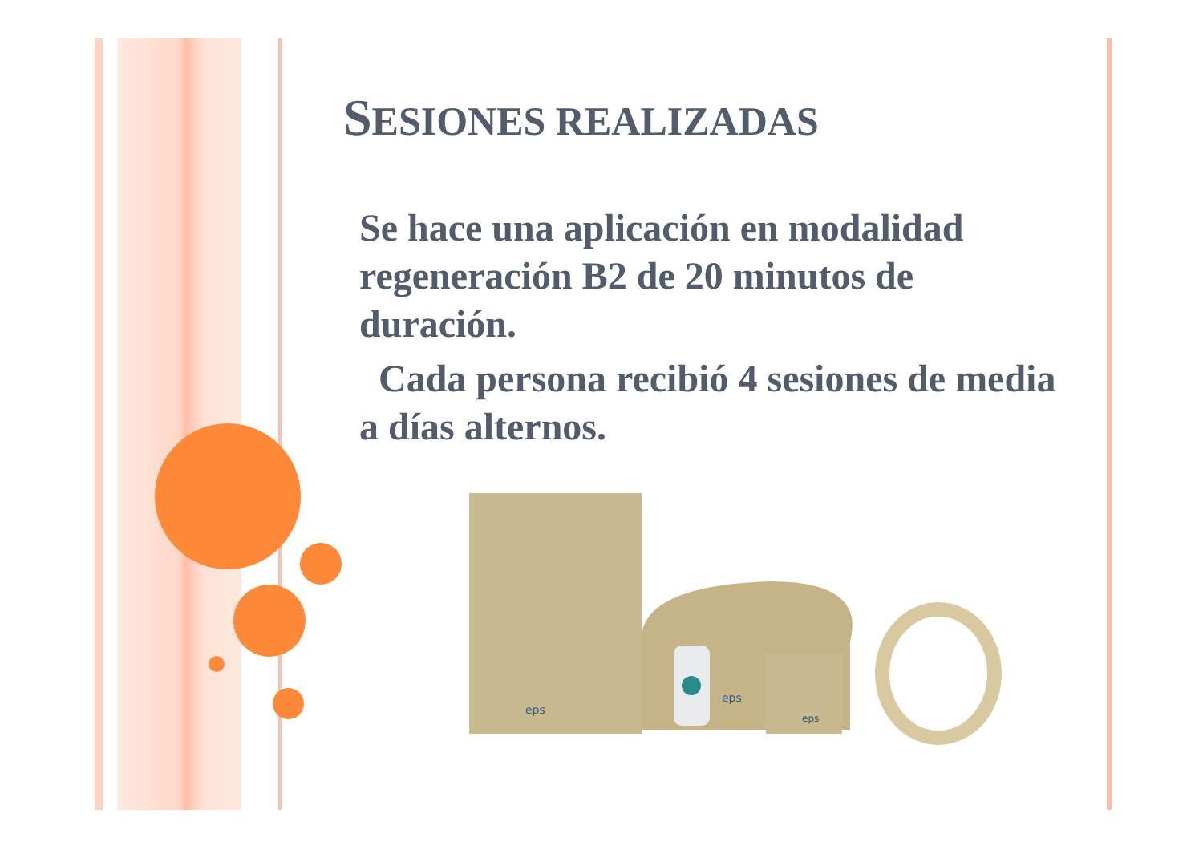SESIONES REALIZADAS
Se hace una aplicación en modalidad regeneración B2 de 20 minutos de duración.
Cada persona recibió 4 sesiones de media a días alternos.
eps
eps
eps